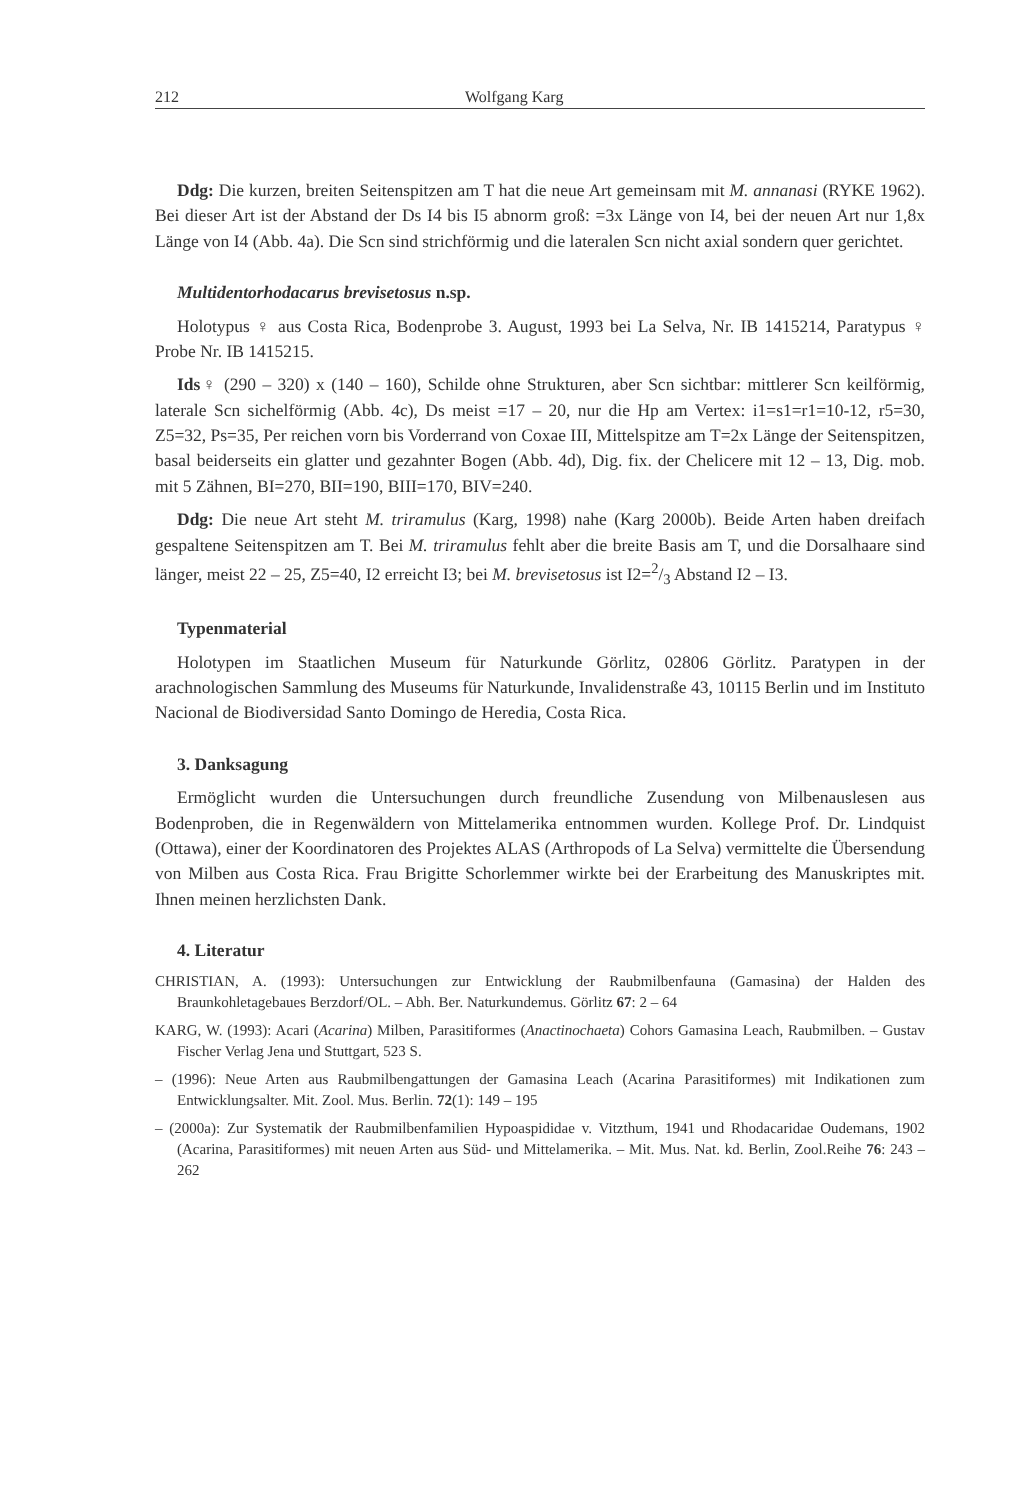212 Wolfgang Karg
Ddg: Die kurzen, breiten Seitenspitzen am T hat die neue Art gemeinsam mit M. annanasi (RYKE 1962). Bei dieser Art ist der Abstand der Ds I4 bis I5 abnorm groß: =3x Länge von I4, bei der neuen Art nur 1,8x Länge von I4 (Abb. 4a). Die Scn sind strichförmig und die lateralen Scn nicht axial sondern quer gerichtet.
Multidentorhodacarus brevisetosus n.sp.
Holotypus ♀ aus Costa Rica, Bodenprobe 3. August, 1993 bei La Selva, Nr. IB 1415214, Paratypus ♀ Probe Nr. IB 1415215.
Ids♀ (290 – 320) x (140 – 160), Schilde ohne Strukturen, aber Scn sichtbar: mittlerer Scn keilförmig, laterale Scn sichelförmig (Abb. 4c), Ds meist =17 – 20, nur die Hp am Vertex: i1=s1=r1=10-12, r5=30, Z5=32, Ps=35, Per reichen vorn bis Vorderrand von Coxae III, Mittelspitze am T=2x Länge der Seitenspitzen, basal beiderseits ein glatter und gezahnter Bogen (Abb. 4d), Dig. fix. der Chelicere mit 12 – 13, Dig. mob. mit 5 Zähnen, BI=270, BII=190, BIII=170, BIV=240.
Ddg: Die neue Art steht M. triramulus (Karg, 1998) nahe (Karg 2000b). Beide Arten haben dreifach gespaltene Seitenspitzen am T. Bei M. triramulus fehlt aber die breite Basis am T, und die Dorsalhaare sind länger, meist 22 – 25, Z5=40, I2 erreicht I3; bei M. brevisetosus ist I2=2/3 Abstand I2 – I3.
Typenmaterial
Holotypen im Staatlichen Museum für Naturkunde Görlitz, 02806 Görlitz. Paratypen in der arachnologischen Sammlung des Museums für Naturkunde, Invalidenstraße 43, 10115 Berlin und im Instituto Nacional de Biodiversidad Santo Domingo de Heredia, Costa Rica.
3. Danksagung
Ermöglicht wurden die Untersuchungen durch freundliche Zusendung von Milbenauslesen aus Bodenproben, die in Regenwäldern von Mittelamerika entnommen wurden. Kollege Prof. Dr. Lindquist (Ottawa), einer der Koordinatoren des Projektes ALAS (Arthropods of La Selva) vermittelte die Übersendung von Milben aus Costa Rica. Frau Brigitte Schorlemmer wirkte bei der Erarbeitung des Manuskriptes mit. Ihnen meinen herzlichsten Dank.
4. Literatur
CHRISTIAN, A. (1993): Untersuchungen zur Entwicklung der Raubmilbenfauna (Gamasina) der Halden des Braunkohletagebaues Berzdorf/OL. – Abh. Ber. Naturkundemus. Görlitz 67: 2 – 64
KARG, W. (1993): Acari (Acarina) Milben, Parasitiformes (Anactinochaeta) Cohors Gamasina Leach, Raubmilben. – Gustav Fischer Verlag Jena und Stuttgart, 523 S.
– (1996): Neue Arten aus Raubmilbengattungen der Gamasina Leach (Acarina Parasitiformes) mit Indikationen zum Entwicklungsalter. Mit. Zool. Mus. Berlin. 72(1): 149 – 195
– (2000a): Zur Systematik der Raubmilbenfamilien Hypoaspididae v. Vitzthum, 1941 und Rhodacaridae Oudemans, 1902 (Acarina, Parasitiformes) mit neuen Arten aus Süd- und Mittelamerika. – Mit. Mus. Nat. kd. Berlin, Zool.Reihe 76: 243 – 262